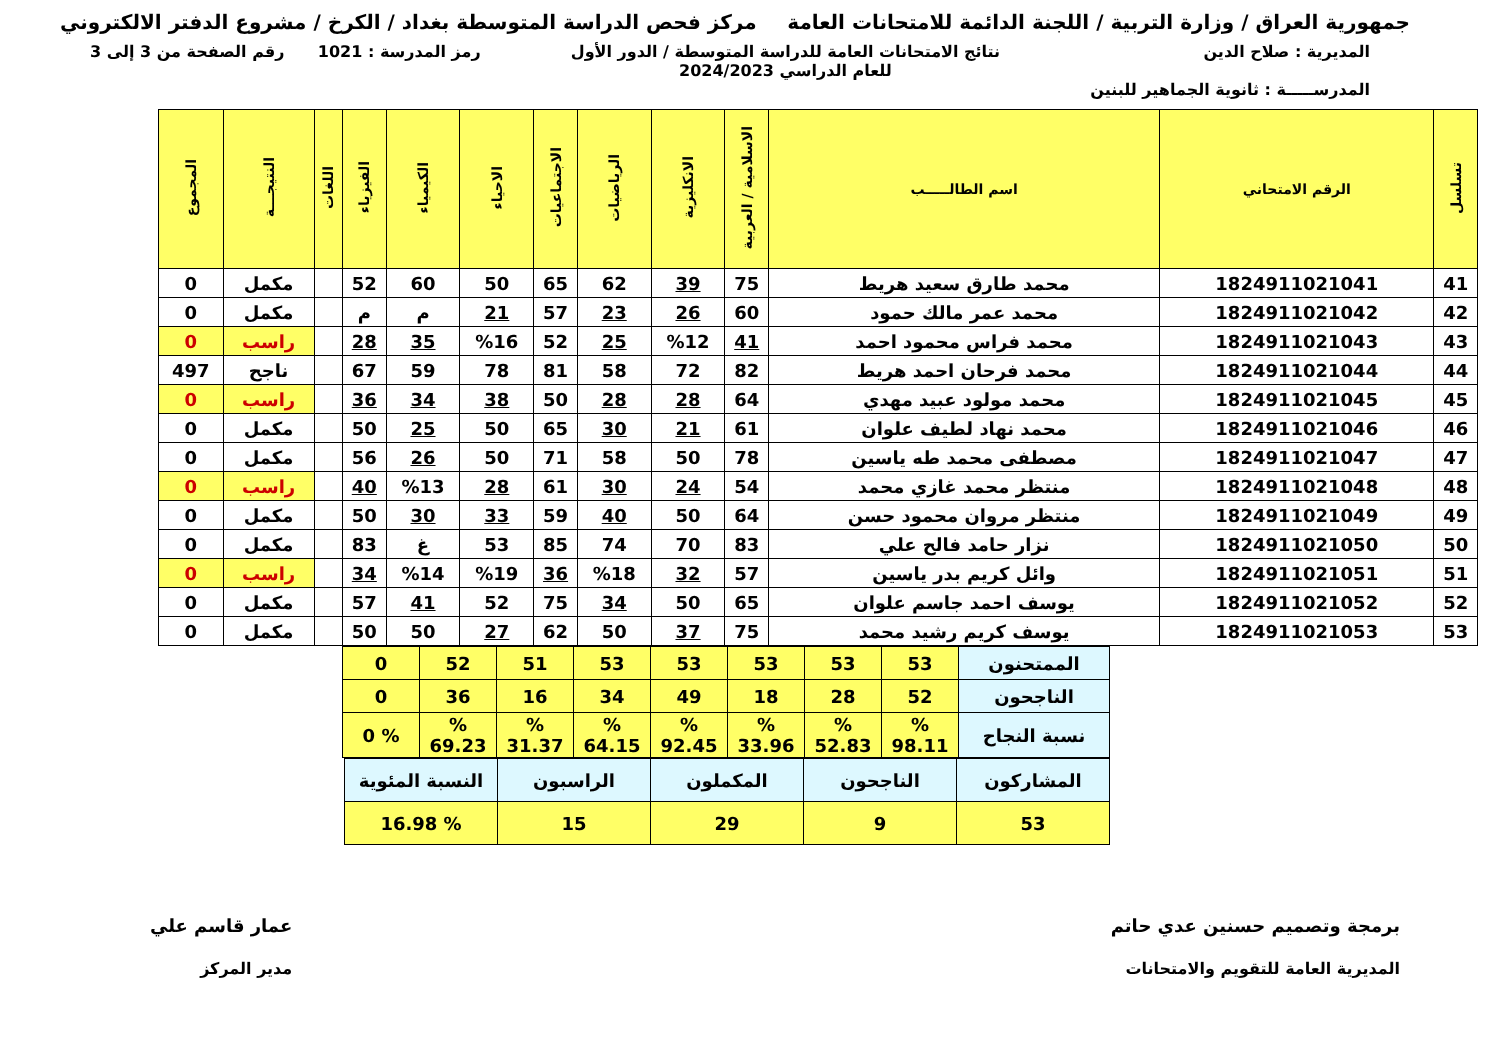جمهورية العراق / وزارة التربية / اللجنة الدائمة للامتحانات العامة
مركز فحص الدراسة المتوسطة بغداد / الكرخ / مشروع الدفتر الالكتروني
المديرية : صلاح الدين
المدرســـــة : ثانوية الجماهير للبنين
نتائج الامتحانات العامة للدراسة المتوسطة / الدور الأول
للعام الدراسي 2024/2023
رمز المدرسة : 1021 رقم الصفحة من 3 إلى 3
| تسلسل | الرقم الامتحاني | اسم الطالـــــب | الاسلامية / العربية | الانكليزية | الرياضيات | الاجتماعيات | الاحياء | الكيمياء | الفيزياء | اللغات | النتيجـــة | المجموع |
| --- | --- | --- | --- | --- | --- | --- | --- | --- | --- | --- | --- | --- |
| 41 | 1824911021041 | محمد طارق سعيد هريط | 75 | 39 | 62 | 65 | 50 | 60 | 52 | | مكمل | 0 |
| 42 | 1824911021042 | محمد عمر مالك حمود | 60 | 26 | 23 | 57 | 21 | م | م | | مكمل | 0 |
| 43 | 1824911021043 | محمد فراس محمود احمد | 41 | %12 | 25 | 52 | %16 | 35 | 28 | | راسب | 0 |
| 44 | 1824911021044 | محمد فرحان احمد هريط | 82 | 72 | 58 | 81 | 78 | 59 | 67 | | ناجح | 497 |
| 45 | 1824911021045 | محمد مولود عبيد مهدي | 64 | 28 | 28 | 50 | 38 | 34 | 36 | | راسب | 0 |
| 46 | 1824911021046 | محمد نهاد لطيف علوان | 61 | 21 | 30 | 65 | 50 | 25 | 50 | | مكمل | 0 |
| 47 | 1824911021047 | مصطفى محمد طه ياسين | 78 | 50 | 58 | 71 | 50 | 26 | 56 | | مكمل | 0 |
| 48 | 1824911021048 | منتظر محمد غازي محمد | 54 | 24 | 30 | 61 | 28 | %13 | 40 | | راسب | 0 |
| 49 | 1824911021049 | منتظر مروان محمود حسن | 64 | 50 | 40 | 59 | 33 | 30 | 50 | | مكمل | 0 |
| 50 | 1824911021050 | نزار حامد فالح علي | 83 | 70 | 74 | 85 | 53 | غ | 83 | | مكمل | 0 |
| 51 | 1824911021051 | وائل كريم بدر ياسين | 57 | 32 | %18 | 36 | %19 | %14 | 34 | | راسب | 0 |
| 52 | 1824911021052 | يوسف احمد جاسم علوان | 65 | 50 | 34 | 75 | 52 | 41 | 57 | | مكمل | 0 |
| 53 | 1824911021053 | يوسف كريم رشيد محمد | 75 | 37 | 50 | 62 | 27 | 50 | 50 | | مكمل | 0 |
| الممتحنون | 53 | 53 | 53 | 53 | 53 | 51 | 52 | 0 |
| الناجحون | 52 | 28 | 18 | 49 | 34 | 16 | 36 | 0 |
| نسبة النجاح | % 98.11 | % 52.83 | % 33.96 | % 92.45 | % 64.15 | % 31.37 | % 69.23 | % 0 |
| المشاركون | الناجحون | المكملون | الراسبون | النسبة المئوية |
| 53 | 9 | 29 | 15 | % 16.98 |
برمجة وتصميم حسنين عدي حاتم
المديرية العامة للتقويم والامتحانات
عمار قاسم علي
مدير المركز